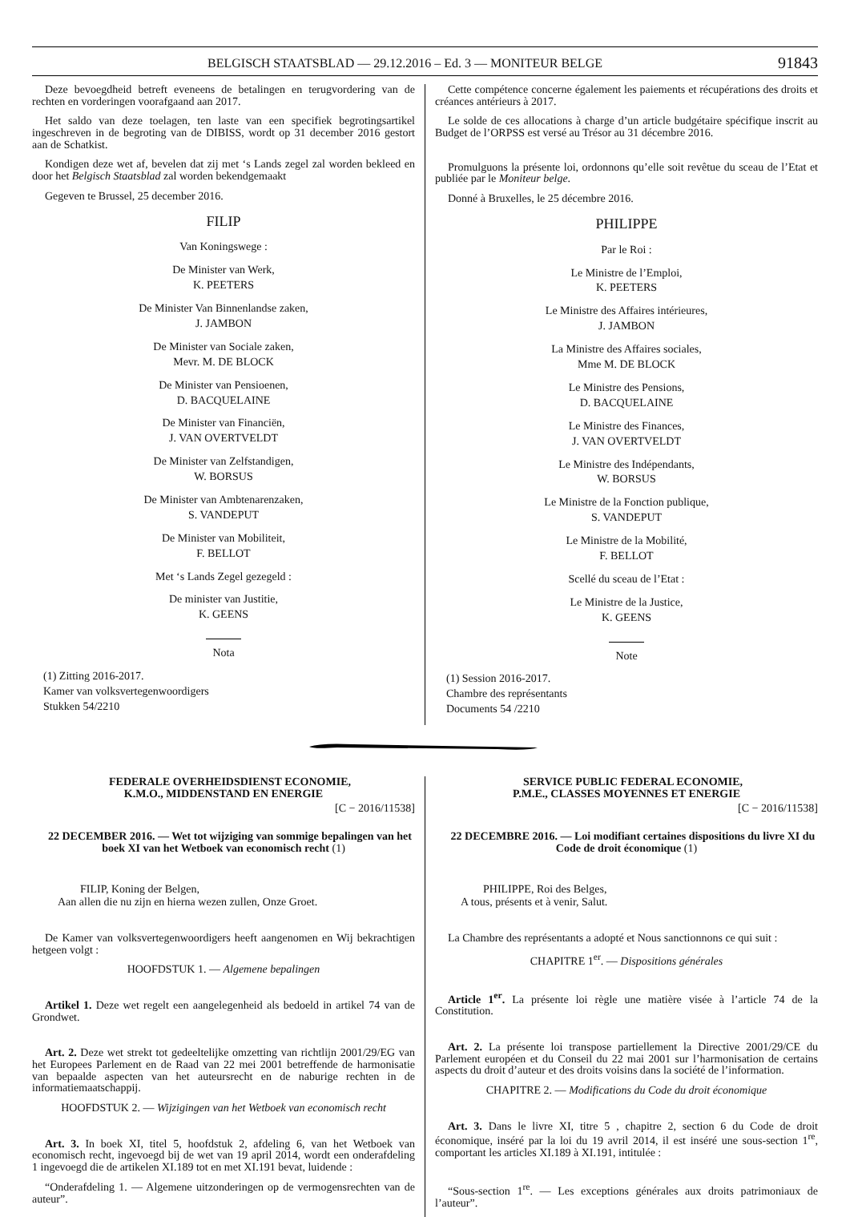BELGISCH STAATSBLAD — 29.12.2016 – Ed. 3 — MONITEUR BELGE 91843
Deze bevoegdheid betreft eveneens de betalingen en terugvordering van de rechten en vorderingen voorafgaand aan 2017.
Het saldo van deze toelagen, ten laste van een specifiek begrotingsartikel ingeschreven in de begroting van de DIBISS, wordt op 31 december 2016 gestort aan de Schatkist.
Kondigen deze wet af, bevelen dat zij met ‘s Lands zegel zal worden bekleed en door het Belgisch Staatsblad zal worden bekendgemaakt
Gegeven te Brussel, 25 december 2016.
FILIP
Van Koningswege :
De Minister van Werk,
K. PEETERS
De Minister Van Binnenlandse zaken,
J. JAMBON
De Minister van Sociale zaken,
Mevr. M. DE BLOCK
De Minister van Pensioenen,
D. BACQUELAINE
De Minister van Financiën,
J. VAN OVERTVELDT
De Minister van Zelfstandigen,
W. BORSUS
De Minister van Ambtenarenzaken,
S. VANDEPUT
De Minister van Mobiliteit,
F. BELLOT
Met ‘s Lands Zegel gezegeld :
De minister van Justitie,
K. GEENS
Nota
(1) Zitting 2016-2017.
Kamer van volksvertegenwoordigers
Stukken 54/2210
Cette compétence concerne également les paiements et récupérations des droits et créances antérieurs à 2017.
Le solde de ces allocations à charge d’un article budgétaire spécifique inscrit au Budget de l’ORPSS est versé au Trésor au 31 décembre 2016.
Promulguons la présente loi, ordonnons qu’elle soit revêtue du sceau de l’Etat et publiée par le Moniteur belge.
Donné à Bruxelles, le 25 décembre 2016.
PHILIPPE
Par le Roi :
Le Ministre de l’Emploi,
K. PEETERS
Le Ministre des Affaires intérieures,
J. JAMBON
La Ministre des Affaires sociales,
Mme M. DE BLOCK
Le Ministre des Pensions,
D. BACQUELAINE
Le Ministre des Finances,
J. VAN OVERTVELDT
Le Ministre des Indépendants,
W. BORSUS
Le Ministre de la Fonction publique,
S. VANDEPUT
Le Ministre de la Mobilité,
F. BELLOT
Scellé du sceau de l’Etat :
Le Ministre de la Justice,
K. GEENS
Note
(1) Session 2016-2017.
Chambre des représentants
Documents 54 /2210
FEDERALE OVERHEIDSDIENST ECONOMIE,
K.M.O., MIDDENSTAND EN ENERGIE
[C − 2016/11538]
22 DECEMBER 2016. — Wet tot wijziging van sommige bepalingen van het boek XI van het Wetboek van economisch recht (1)
FILIP, Koning der Belgen,
Aan allen die nu zijn en hierna wezen zullen, Onze Groet.
De Kamer van volksvertegenwoordigers heeft aangenomen en Wij bekrachtigen hetgeen volgt :
HOOFDSTUK 1. — Algemene bepalingen
Artikel 1. Deze wet regelt een aangelegenheid als bedoeld in artikel 74 van de Grondwet.
Art. 2. Deze wet strekt tot gedeeltelijke omzetting van richtlijn 2001/29/EG van het Europees Parlement en de Raad van 22 mei 2001 betreffende de harmonisatie van bepaalde aspecten van het auteursrecht en de naburige rechten in de informatiemaatschappij.
HOOFDSTUK 2. — Wijzigingen van het Wetboek van economisch recht
Art. 3. In boek XI, titel 5, hoofdstuk 2, afdeling 6, van het Wetboek van economisch recht, ingevoegd bij de wet van 19 april 2014, wordt een onderafdeling 1 ingevoegd die de artikelen XI.189 tot en met XI.191 bevat, luidende :
“Onderafdeling 1. — Algemene uitzonderingen op de vermogensrechten van de auteur”.
SERVICE PUBLIC FEDERAL ECONOMIE,
P.M.E., CLASSES MOYENNES ET ENERGIE
[C − 2016/11538]
22 DECEMBRE 2016. — Loi modifiant certaines dispositions du livre XI du Code de droit économique (1)
PHILIPPE, Roi des Belges,
A tous, présents et à venir, Salut.
La Chambre des représentants a adopté et Nous sanctionnons ce qui suit :
CHAPITRE 1<sup>er</sup>. — Dispositions générales
Article 1<sup>er</sup>. La présente loi règle une matière visée à l’article 74 de la Constitution.
Art. 2. La présente loi transpose partiellement la Directive 2001/29/CE du Parlement européen et du Conseil du 22 mai 2001 sur l’harmonisation de certains aspects du droit d’auteur et des droits voisins dans la société de l’information.
CHAPITRE 2. — Modifications du Code du droit économique
Art. 3. Dans le livre XI, titre 5 , chapitre 2, section 6 du Code de droit économique, inséré par la loi du 19 avril 2014, il est inséré une sous-section 1<sup>re</sup>, comportant les articles XI.189 à XI.191, intitulée :
“Sous-section 1<sup>re</sup>. — Les exceptions générales aux droits patrimoniaux de l’auteur”.